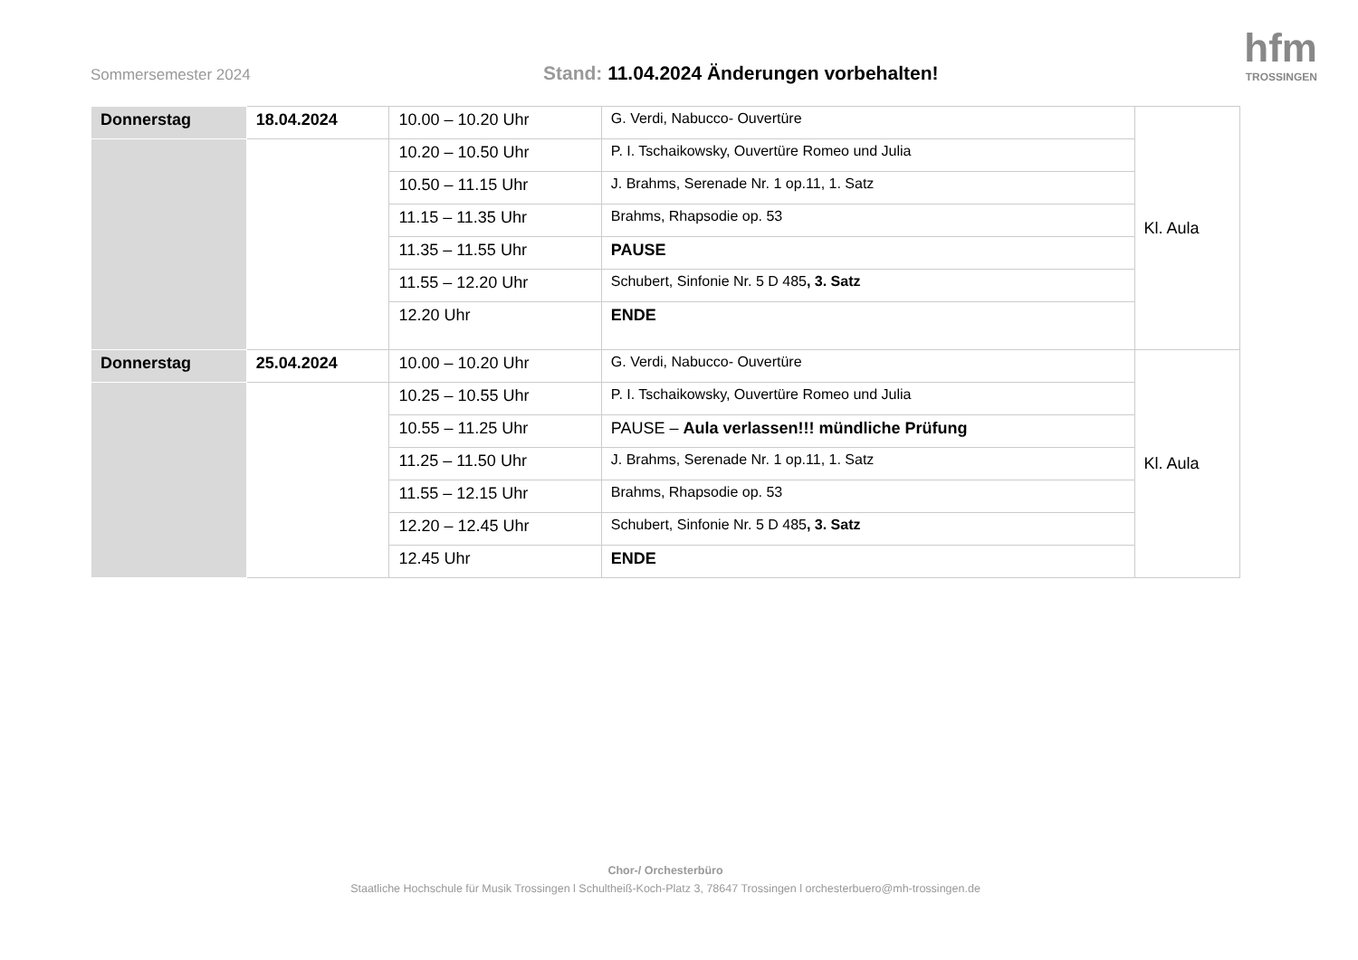Sommersemester 2024
Stand: 11.04.2024 Änderungen vorbehalten!
hfm
TROSSINGEN
| Donnerstag | 18.04.2024 | 10.00 – 10.20 Uhr | G. Verdi, Nabucco- Ouvertüre | Kl. Aula |
| | | 10.20 – 10.50 Uhr | P. I. Tschaikowsky, Ouvertüre Romeo und Julia | |
| | | 10.50 – 11.15 Uhr | J. Brahms, Serenade Nr. 1 op.11, 1. Satz | |
| | | 11.15 – 11.35 Uhr | Brahms, Rhapsodie op. 53 | |
| | | 11.35 – 11.55 Uhr | PAUSE | |
| | | 11.55 – 12.20 Uhr | Schubert, Sinfonie Nr. 5 D 485 , 3. Satz | |
| | | 12.20 Uhr | ENDE | |
| Donnerstag | 25.04.2024 | 10.00 – 10.20 Uhr | G. Verdi, Nabucco- Ouvertüre | Kl. Aula |
| | | 10.25 – 10.55 Uhr | P. I. Tschaikowsky, Ouvertüre Romeo und Julia | |
| | | 10.55 – 11.25 Uhr | PAUSE – Aula verlassen!!! mündliche Prüfung | |
| | | 11.25 – 11.50 Uhr | J. Brahms, Serenade Nr. 1 op.11, 1. Satz | |
| | | 11.55 – 12.15 Uhr | Brahms, Rhapsodie op. 53 | |
| | | 12.20 – 12.45 Uhr | Schubert, Sinfonie Nr. 5 D 485 , 3. Satz | |
| | | 12.45 Uhr | ENDE | |
Chor-/ Orchesterbüro
Staatliche Hochschule für Musik Trossingen l Schultheiß-Koch-Platz 3, 78647 Trossingen l orchesterbuero@mh-trossingen.de